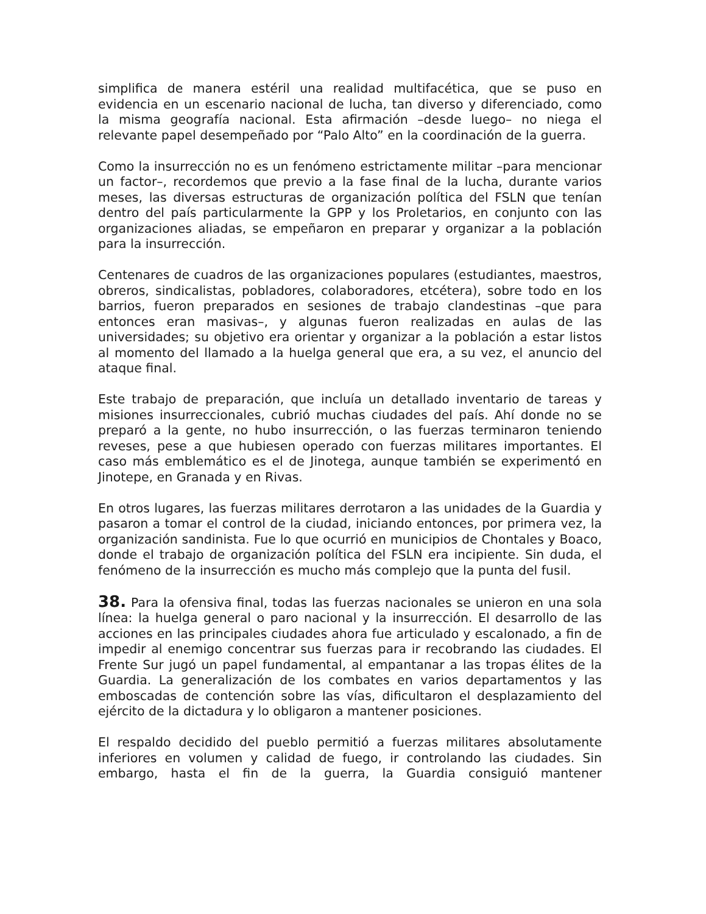simplifica de manera estéril una realidad multifacética, que se puso en evidencia en un escenario nacional de lucha, tan diverso y diferenciado, como la misma geografía nacional. Esta afirmación –desde luego– no niega el relevante papel desempeñado por “Palo Alto” en la coordinación de la guerra.
Como la insurrección no es un fenómeno estrictamente militar –para mencionar un factor–, recordemos que previo a la fase final de la lucha, durante varios meses, las diversas estructuras de organización política del FSLN que tenían dentro del país particularmente la GPP y los Proletarios, en conjunto con las organizaciones aliadas, se empeñaron en preparar y organizar a la población para la insurrección.
Centenares de cuadros de las organizaciones populares (estudiantes, maestros, obreros, sindicalistas, pobladores, colaboradores, etcétera), sobre todo en los barrios, fueron preparados en sesiones de trabajo clandestinas –que para entonces eran masivas–, y algunas fueron realizadas en aulas de las universidades; su objetivo era orientar y organizar a la población a estar listos al momento del llamado a la huelga general que era, a su vez, el anuncio del ataque final.
Este trabajo de preparación, que incluía un detallado inventario de tareas y misiones insurreccionales, cubrió muchas ciudades del país. Ahí donde no se preparó a la gente, no hubo insurrección, o las fuerzas terminaron teniendo reveses, pese a que hubiesen operado con fuerzas militares importantes. El caso más emblemático es el de Jinotega, aunque también se experimentó en Jinotepe, en Granada y en Rivas.
En otros lugares, las fuerzas militares derrotaron a las unidades de la Guardia y pasaron a tomar el control de la ciudad, iniciando entonces, por primera vez, la organización sandinista. Fue lo que ocurrió en municipios de Chontales y Boaco, donde el trabajo de organización política del FSLN era incipiente. Sin duda, el fenómeno de la insurrección es mucho más complejo que la punta del fusil.
38. Para la ofensiva final, todas las fuerzas nacionales se unieron en una sola línea: la huelga general o paro nacional y la insurrección. El desarrollo de las acciones en las principales ciudades ahora fue articulado y escalonado, a fin de impedir al enemigo concentrar sus fuerzas para ir recobrando las ciudades. El Frente Sur jugó un papel fundamental, al empantanar a las tropas élites de la Guardia. La generalización de los combates en varios departamentos y las emboscadas de contención sobre las vías, dificultaron el desplazamiento del ejército de la dictadura y lo obligaron a mantener posiciones.
El respaldo decidido del pueblo permitió a fuerzas militares absolutamente inferiores en volumen y calidad de fuego, ir controlando las ciudades. Sin embargo, hasta el fin de la guerra, la Guardia consiguió mantener